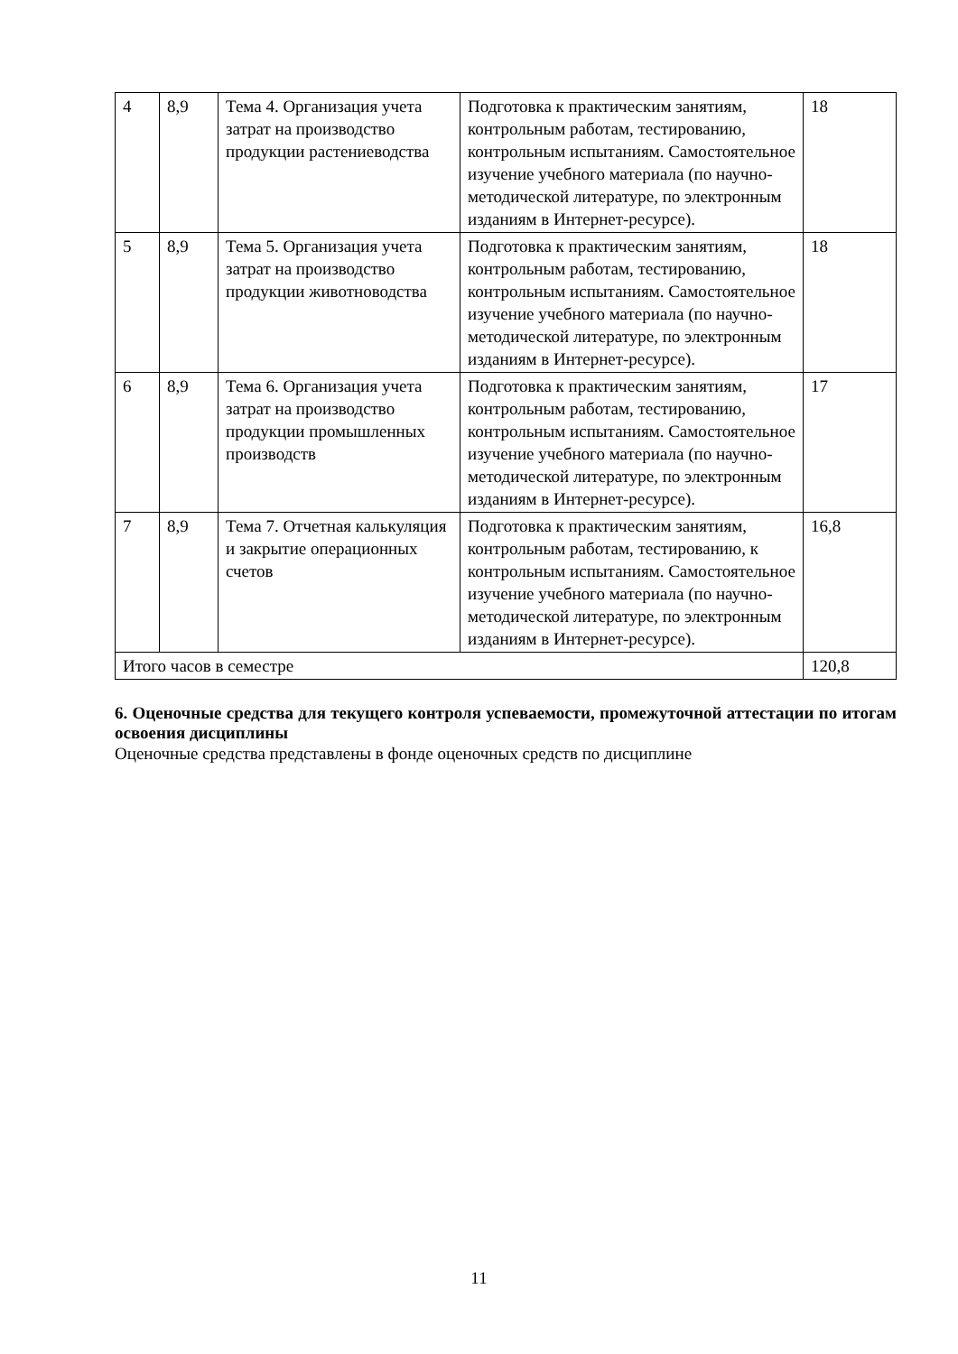| 4 | 8,9 | Тема 4. Организация учета затрат на производство продукции растениеводства | Подготовка к практическим занятиям, контрольным работам, тестированию, контрольным испытаниям. Самостоятельное изучение учебного материала (по научно-методической литературе, по электронным изданиям в Интернет-ресурсе). | 18 |
| 5 | 8,9 | Тема 5. Организация учета затрат на производство продукции животноводства | Подготовка к практическим занятиям, контрольным работам, тестированию, контрольным испытаниям. Самостоятельное изучение учебного материала (по научно-методической литературе, по электронным изданиям в Интернет-ресурсе). | 18 |
| 6 | 8,9 | Тема 6. Организация учета затрат на производство продукции промышленных производств | Подготовка к практическим занятиям, контрольным работам, тестированию, контрольным испытаниям. Самостоятельное изучение учебного материала (по научно-методической литературе, по электронным изданиям в Интернет-ресурсе). | 17 |
| 7 | 8,9 | Тема 7. Отчетная калькуляция и закрытие операционных счетов | Подготовка к практическим занятиям, контрольным работам, тестированию, к контрольным испытаниям. Самостоятельное изучение учебного материала (по научно-методической литературе, по электронным изданиям в Интернет-ресурсе). | 16,8 |
| Итого часов в семестре | | | | 120,8 |
6. Оценочные средства для текущего контроля успеваемости, промежуточной аттестации по итогам освоения дисциплины
Оценочные средства представлены в фонде оценочных средств по дисциплине
11